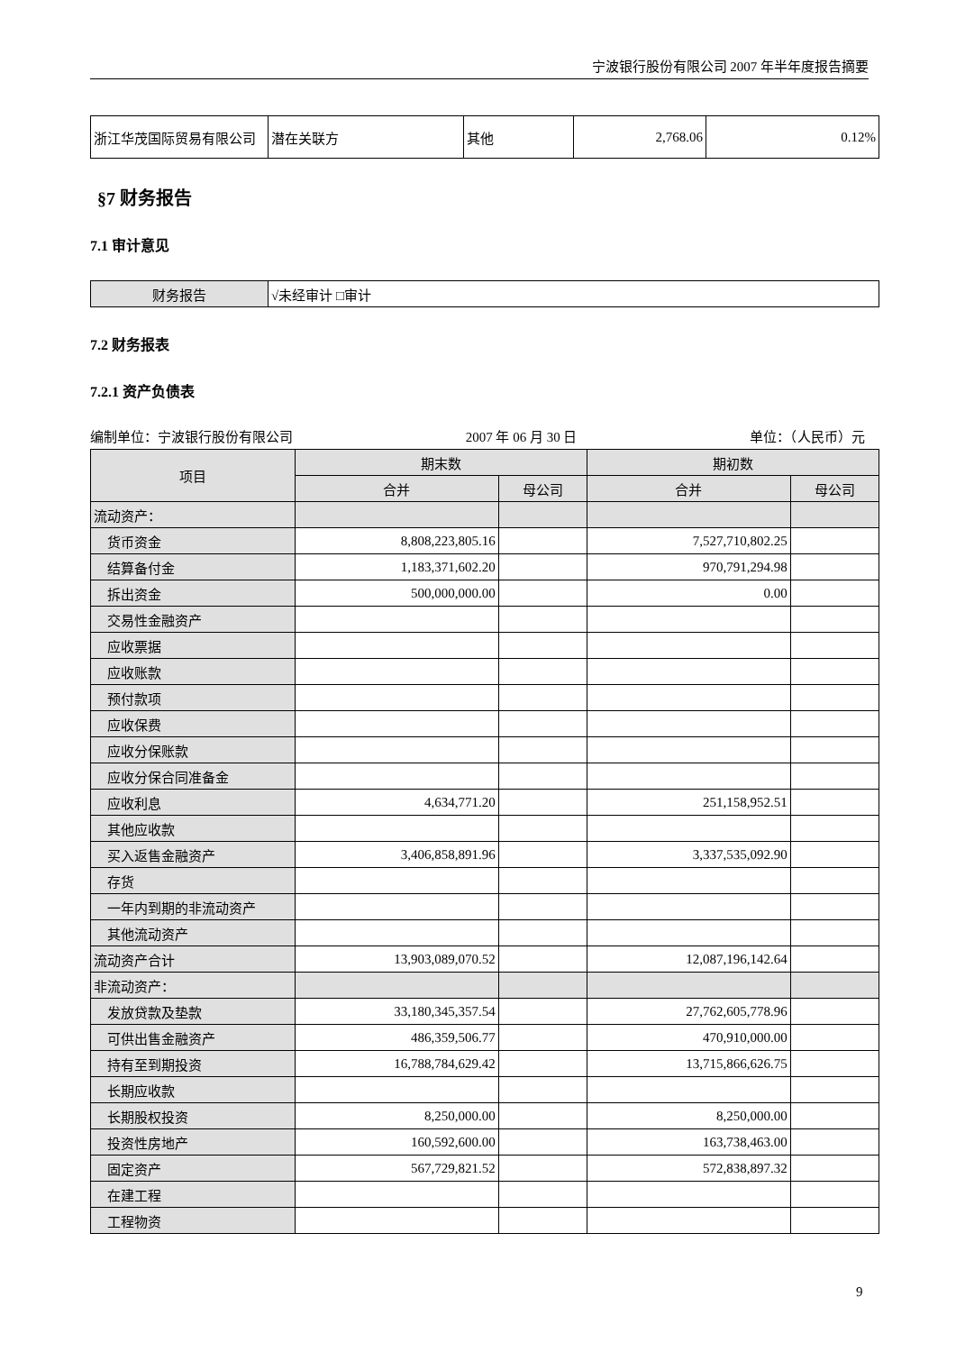宁波银行股份有限公司 2007 年半年度报告摘要
| 浙江华茂国际贸易有限公司 | 潜在关联方 | 其他 | 2,768.06 | 0.12% |
§7 财务报告
7.1 审计意见
| 财务报告 | √未经审计 □审计 |
7.2 财务报表
7.2.1 资产负债表
编制单位：宁波银行股份有限公司 2007 年 06 月 30 日 单位：（人民币）元
| 项目 | 期末数 | | 期初数 | |
| --- | --- | --- | --- | --- |
| | 合并 | 母公司 | 合并 | 母公司 |
| 流动资产： | | | | |
| 货币资金 | 8,808,223,805.16 | | 7,527,710,802.25 | |
| 结算备付金 | 1,183,371,602.20 | | 970,791,294.98 | |
| 拆出资金 | 500,000,000.00 | | 0.00 | |
| 交易性金融资产 | | | | |
| 应收票据 | | | | |
| 应收账款 | | | | |
| 预付款项 | | | | |
| 应收保费 | | | | |
| 应收分保账款 | | | | |
| 应收分保合同准备金 | | | | |
| 应收利息 | 4,634,771.20 | | 251,158,952.51 | |
| 其他应收款 | | | | |
| 买入返售金融资产 | 3,406,858,891.96 | | 3,337,535,092.90 | |
| 存货 | | | | |
| 一年内到期的非流动资产 | | | | |
| 其他流动资产 | | | | |
| 流动资产合计 | 13,903,089,070.52 | | 12,087,196,142.64 | |
| 非流动资产： | | | | |
| 发放贷款及垫款 | 33,180,345,357.54 | | 27,762,605,778.96 | |
| 可供出售金融资产 | 486,359,506.77 | | 470,910,000.00 | |
| 持有至到期投资 | 16,788,784,629.42 | | 13,715,866,626.75 | |
| 长期应收款 | | | | |
| 长期股权投资 | 8,250,000.00 | | 8,250,000.00 | |
| 投资性房地产 | 160,592,600.00 | | 163,738,463.00 | |
| 固定资产 | 567,729,821.52 | | 572,838,897.32 | |
| 在建工程 | | | | |
| 工程物资 | | | | |
9